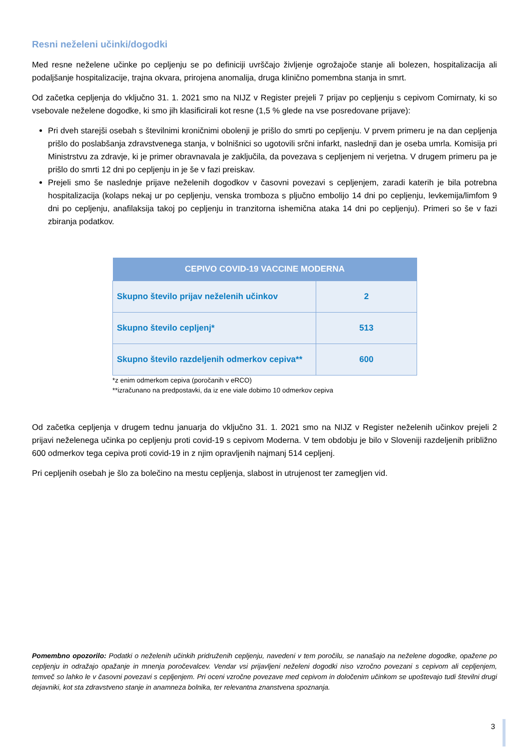Resni neželeni učinki/dogodki
Med resne neželene učinke po cepljenju se po definiciji uvrščajo življenje ogrožajoče stanje ali bolezen, hospitalizacija ali podaljšanje hospitalizacije, trajna okvara, prirojena anomalija, druga klinično pomembna stanja in smrt.
Od začetka cepljenja do vključno 31. 1. 2021 smo na NIJZ v Register prejeli 7 prijav po cepljenju s cepivom Comirnaty, ki so vsebovale neželene dogodke, ki smo jih klasificirali kot resne (1,5 % glede na vse posredovane prijave):
Pri dveh starejši osebah s številnimi kroničnimi obolenji je prišlo do smrti po cepljenju. V prvem primeru je na dan cepljenja prišlo do poslabšanja zdravstvenega stanja, v bolnišnici so ugotovili srčni infarkt, naslednji dan je oseba umrla. Komisija pri Ministrstvu za zdravje, ki je primer obravnavala je zaključila, da povezava s cepljenjem ni verjetna. V drugem primeru pa je prišlo do smrti 12 dni po cepljenju in je še v fazi preiskav.
Prejeli smo še naslednje prijave neželenih dogodkov v časovni povezavi s cepljenjem, zaradi katerih je bila potrebna hospitalizacija (kolaps nekaj ur po cepljenju, venska tromboza s pljučno embolijo 14 dni po cepljenju, levkemija/limfom 9 dni po cepljenju, anafilaksija takoj po cepljenju in tranzitorna ishemična ataka 14 dni po cepljenju). Primeri so še v fazi zbiranja podatkov.
| CEPIVO COVID-19 VACCINE MODERNA | |
| --- | --- |
| Skupno število prijav neželenih učinkov | 2 |
| Skupno število cepljenj* | 513 |
| Skupno število razdeljenih odmerkov cepiva** | 600 |
*z enim odmerkom cepiva (poročanih v eRCO)
**izračunano na predpostavki, da iz ene viale dobimo 10 odmerkov cepiva
Od začetka cepljenja v drugem tednu januarja do vključno 31. 1. 2021 smo na NIJZ v Register neželenih učinkov prejeli 2 prijavi neželenega učinka po cepljenju proti covid-19 s cepivom Moderna. V tem obdobju je bilo v Sloveniji razdeljenih približno 600 odmerkov tega cepiva proti covid-19 in z njim opravljenih najmanj 514 cepljenj.
Pri cepljenih osebah je šlo za bolečino na mestu cepljenja, slabost in utrujenost ter zamegljen vid.
Pomembno opozorilo: Podatki o neželenih učinkih pridruženih cepljenju, navedeni v tem poročilu, se nanašajo na neželene dogodke, opažene po cepljenju in odražajo opažanje in mnenja poročevalcev. Vendar vsi prijavljeni neželeni dogodki niso vzročno povezani s cepivom ali cepljenjem, temveč so lahko le v časovni povezavi s cepljenjem. Pri oceni vzročne povezave med cepivom in določenim učinkom se upoštevajo tudi številni drugi dejavniki, kot sta zdravstveno stanje in anamneza bolnika, ter relevantna znanstvena spoznanja.
3